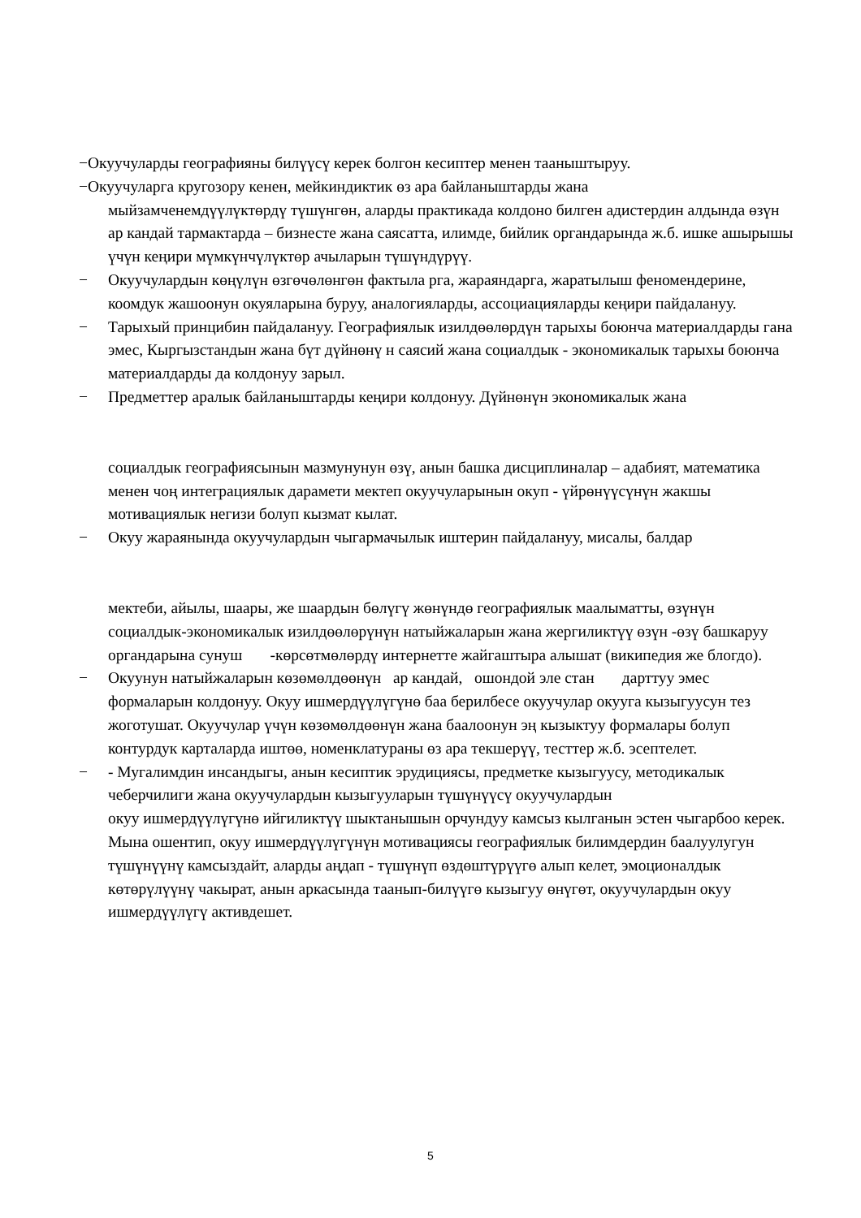−Окуучуларды географияны билүүсү керек болгон кесиптер менен тааныштыруу.
−Окуучуларга кругозору кенен, мейкиндиктик өз ара байланыштарды жана
мыйзамченемдүүлүктөрдү түшүнгөн, аларды практикада колдоно билген адистердин алдында өзүн ар кандай тармактарда – бизнесте жана саясатта, илимде, бийлик органдарында ж.б. ишке ашырышы үчүн кеңири мүмкүнчүлүктөр ачыларын түшүндүрүү.
− Окуучулардын көңүлүн өзгөчөлөнгөн фактыла рга, жараяндарга, жаратылыш феномендерине, коомдук жашоонун окуяларына буруу, аналогияларды, ассоциацияларды кеңири пайдалануу.
− Тарыхый принцибин пайдалануу. Географиялык изилдөөлөрдүн тарыхы боюнча материалдарды гана эмес, Кыргызстандын жана бүт дүйнөнү н саясий жана социалдык - экономикалык тарыхы боюнча материалдарды да колдонуу зарыл.
− Предметтер аралык байланыштарды кеңири колдонуу. Дүйнөнүн экономикалык жана
социалдык географиясынын мазмунунун өзү, анын башка дисциплиналар – адабият, математика менен чоң интеграциялык дарамети мектеп окуучуларынын окуп - үйрөнүүсүнүн жакшы мотивациялык негизи болуп кызмат кылат.
− Окуу жараянында окуучулардын чыгармачылык иштерин пайдалануу, мисалы, балдар
мектеби, айылы, шаары, же шаардын бөлүгү жөнүндө географиялык маалыматты, өзүнүн социалдык-экономикалык изилдөөлөрүнүн натыйжаларын жана жергиликтүү өзүн -өзү башкаруу органдарына сунуш -көрсөтмөлөрдү интернетте жайгаштыра алышат (википедия же блогдо).
− Окуунун натыйжаларын көзөмөлдөөнүн ар кандай, ошондой эле стан дарттуу эмес формаларын колдонуу. Окуу ишмердүүлүгүнө баа берилбесе окуучулар окууга кызыгуусун тез жоготушат. Окуучулар үчүн көзөмөлдөөнүн жана баалоонун эң кызыктуу формалары болуп контурдук карталарда иштөө, номенклатураны өз ара текшерүү, тесттер ж.б. эсептелет.
− - Мугалимдин инсандыгы, анын кесиптик эрудициясы, предметке кызыгуусу, методикалык чеберчилиги жана окуучулардын кызыгууларын түшүнүүсү окуучулардын
окуу ишмердүүлүгүнө ийгиликтүү шыктанышын орчундуу камсыз кылганын эстен чыгарбоо керек. Мына ошентип, окуу ишмердүүлүгүнүн мотивациясы географиялык билимдердин баалуулугун түшүнүүнү камсыздайт, аларды аңдап - түшүнүп өздөштүрүүгө алып келет, эмоционалдык көтөрүлүүнү чакырат, анын аркасында таанып-билүүгө кызыгуу өнүгөт, окуучулардын окуу ишмердүүлүгү активдешет.
5